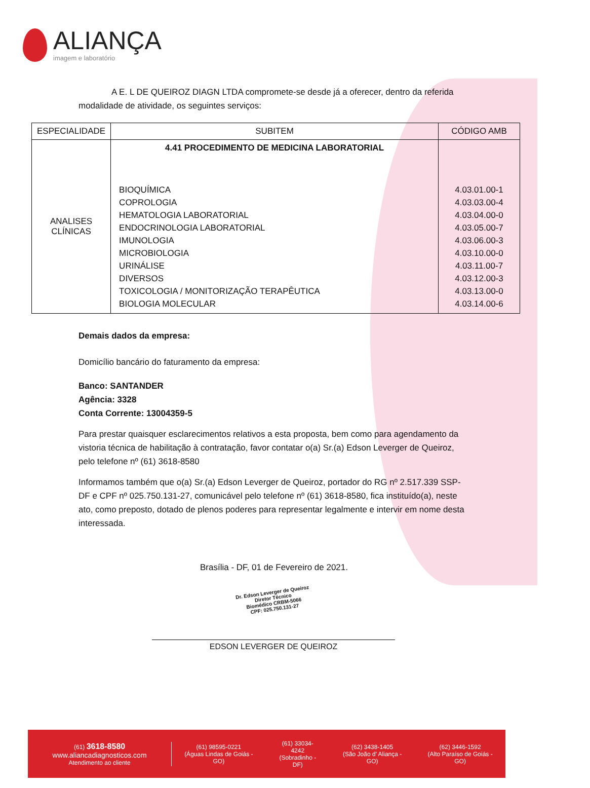ALIANÇA
imagem e laboratório
A E. L DE QUEIROZ DIAGN LTDA compromete-se desde já a oferecer, dentro da referida modalidade de atividade, os seguintes serviços:
| ESPECIALIDADE | SUBITEM | CÓDIGO AMB |
| --- | --- | --- |
| ANALISES CLÍNICAS | 4.41 PROCEDIMENTO DE MEDICINA LABORATORIAL BIOQUÍMICA COPROLOGIA HEMATOLOGIA LABORATORIAL ENDOCRINOLOGIA LABORATORIAL IMUNOLOGIA MICROBIOLOGIA URINÁLISE DIVERSOS TOXICOLOGIA / MONITORIZAÇÃO TERAPÊUTICA BIOLOGIA MOLECULAR | 4.03.01.00-1 4.03.03.00-4 4.03.04.00-0 4.03.05.00-7 4.03.06.00-3 4.03.10.00-0 4.03.11.00-7 4.03.12.00-3 4.03.13.00-0 4.03.14.00-6 |
Demais dados da empresa:
Domicílio bancário do faturamento da empresa:
Banco: SANTANDER
Agência: 3328
Conta Corrente: 13004359-5
Para prestar quaisquer esclarecimentos relativos a esta proposta, bem como para agendamento da vistoria técnica de habilitação à contratação, favor contatar o(a) Sr.(a) Edson Leverger de Queiroz, pelo telefone nº (61) 3618-8580
Informamos também que o(a) Sr.(a) Edson Leverger de Queiroz, portador do RG nº 2.517.339 SSP-DF e CPF nº 025.750.131-27, comunicável pelo telefone nº (61) 3618-8580, fica instituído(a), neste ato, como preposto, dotado de plenos poderes para representar legalmente e intervir em nome desta interessada.
Brasília - DF, 01 de Fevereiro de 2021.
Dr. Edson Leverger de Queiroz
Diretor Técnico
Biomédico CRBM-5066
CPF: 025.750.131-27
EDSON LEVERGER DE QUEIROZ
(61) 3618-8580
www.aliancadiagnosticos.com
Atendimento ao cliente
(61) 98595-0221
(Águas Lindas de Goiás - GO)
(61) 33034-4242
(Sobradinho - DF)
(62) 3438-1405
(São João d' Aliança - GO)
(62) 3446-1592
(Alto Paraíso de Goiás - GO)